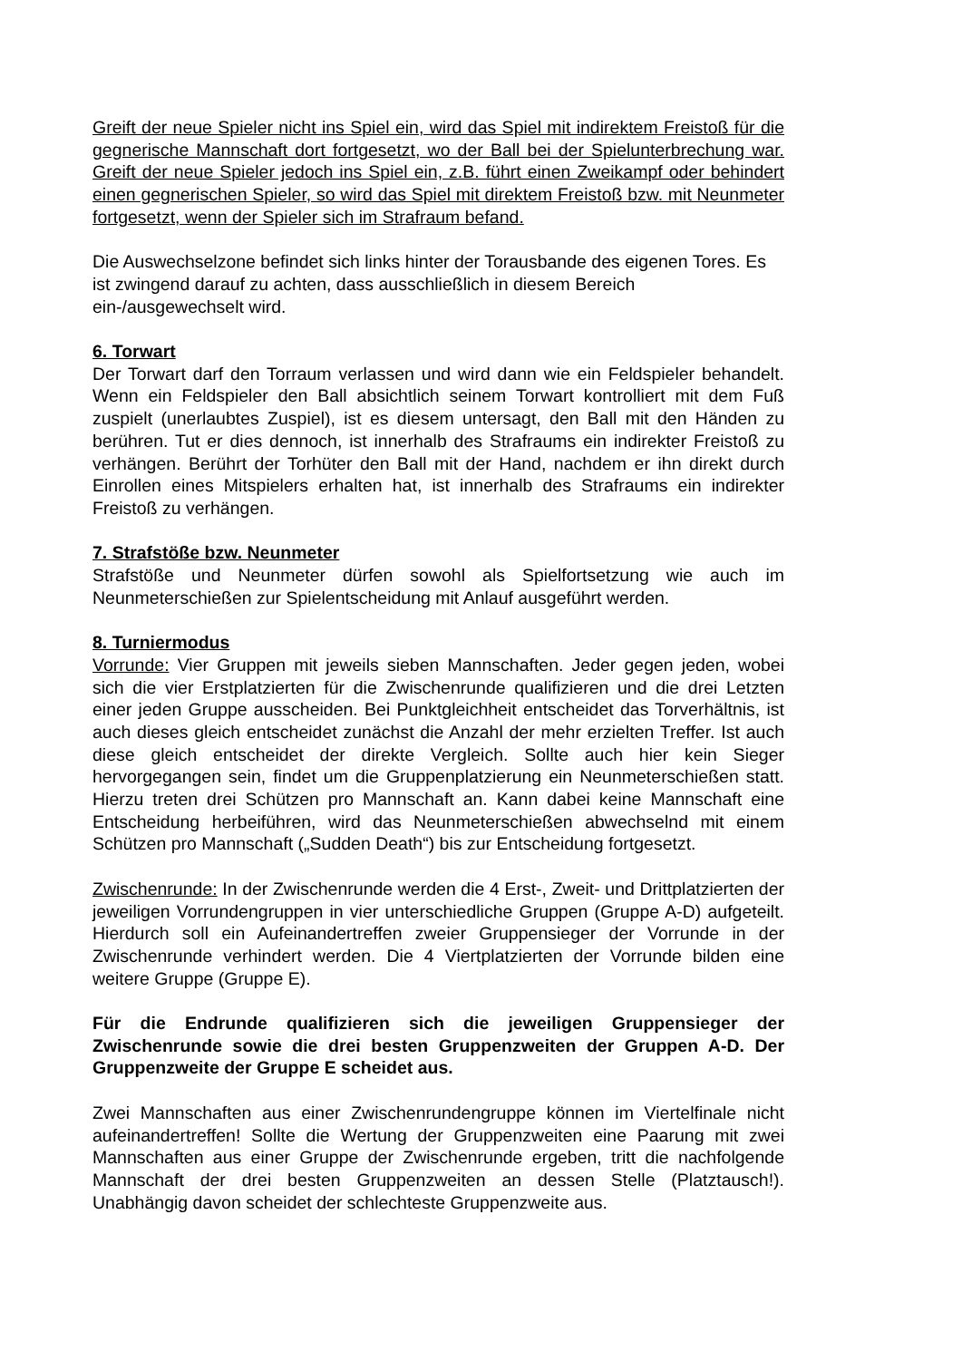Greift der neue Spieler nicht ins Spiel ein, wird das Spiel mit indirektem Freistoß für die gegnerische Mannschaft dort fortgesetzt, wo der Ball bei der Spielunterbrechung war. Greift der neue Spieler jedoch ins Spiel ein, z.B. führt einen Zweikampf oder behindert einen gegnerischen Spieler, so wird das Spiel mit direktem Freistoß bzw. mit Neunmeter fortgesetzt, wenn der Spieler sich im Strafraum befand.
Die Auswechselzone befindet sich links hinter der Torausbande des eigenen Tores. Es ist zwingend darauf zu achten, dass ausschließlich in diesem Bereich ein-/ausgewechselt wird.
6. Torwart
Der Torwart darf den Torraum verlassen und wird dann wie ein Feldspieler behandelt. Wenn ein Feldspieler den Ball absichtlich seinem Torwart kontrolliert mit dem Fuß zuspielt (unerlaubtes Zuspiel), ist es diesem untersagt, den Ball mit den Händen zu berühren. Tut er dies dennoch, ist innerhalb des Strafraums ein indirekter Freistoß zu verhängen. Berührt der Torhüter den Ball mit der Hand, nachdem er ihn direkt durch Einrollen eines Mitspielers erhalten hat, ist innerhalb des Strafraums ein indirekter Freistoß zu verhängen.
7. Strafstöße bzw. Neunmeter
Strafstöße und Neunmeter dürfen sowohl als Spielfortsetzung wie auch im Neunmeterschießen zur Spielentscheidung mit Anlauf ausgeführt werden.
8. Turniermodus
Vorrunde: Vier Gruppen mit jeweils sieben Mannschaften. Jeder gegen jeden, wobei sich die vier Erstplatzierten für die Zwischenrunde qualifizieren und die drei Letzten einer jeden Gruppe ausscheiden. Bei Punktgleichheit entscheidet das Torverhältnis, ist auch dieses gleich entscheidet zunächst die Anzahl der mehr erzielten Treffer. Ist auch diese gleich entscheidet der direkte Vergleich. Sollte auch hier kein Sieger hervorgegangen sein, findet um die Gruppenplatzierung ein Neunmeterschießen statt. Hierzu treten drei Schützen pro Mannschaft an. Kann dabei keine Mannschaft eine Entscheidung herbeiführen, wird das Neunmeterschießen abwechselnd mit einem Schützen pro Mannschaft („Sudden Death“) bis zur Entscheidung fortgesetzt.
Zwischenrunde: In der Zwischenrunde werden die 4 Erst-, Zweit- und Drittplatzierten der jeweiligen Vorrundengruppen in vier unterschiedliche Gruppen (Gruppe A-D) aufgeteilt. Hierdurch soll ein Aufeinandertreffen zweier Gruppensieger der Vorrunde in der Zwischenrunde verhindert werden. Die 4 Viertplatzierten der Vorrunde bilden eine weitere Gruppe (Gruppe E).
Für die Endrunde qualifizieren sich die jeweiligen Gruppensieger der Zwischenrunde sowie die drei besten Gruppenzweiten der Gruppen A-D. Der Gruppenzweite der Gruppe E scheidet aus.
Zwei Mannschaften aus einer Zwischenrundengruppe können im Viertelfinale nicht aufeinandertreffen! Sollte die Wertung der Gruppenzweiten eine Paarung mit zwei Mannschaften aus einer Gruppe der Zwischenrunde ergeben, tritt die nachfolgende Mannschaft der drei besten Gruppenzweiten an dessen Stelle (Platztausch!). Unabhängig davon scheidet der schlechteste Gruppenzweite aus.